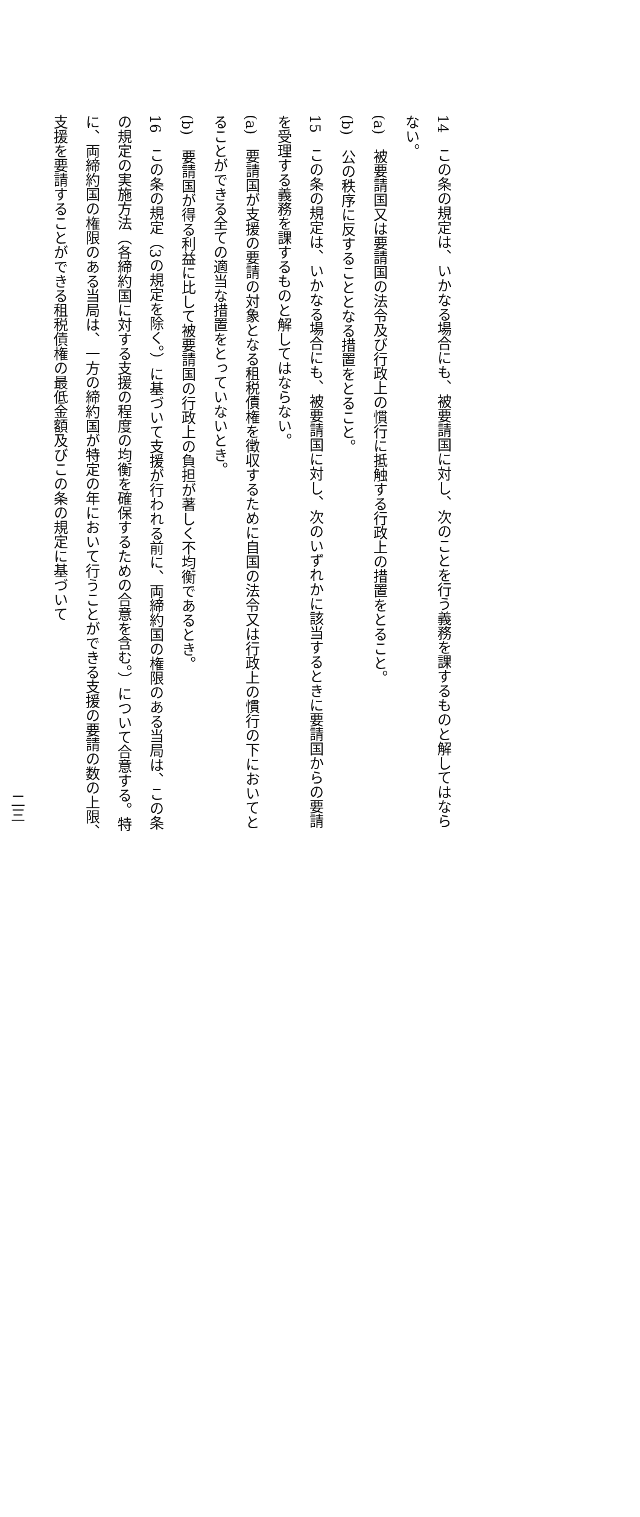14　この条の規定は、いかなる場合にも、被要請国に対し、次のことを行う義務を課するものと解してはならない。
(a)　被要請国又は要請国の法令及び行政上の慣行に抵触する行政上の措置をとること。
(b)　公の秩序に反することとなる措置をとること。
15　この条の規定は、いかなる場合にも、被要請国に対し、次のいずれかに該当するときに要請国からの要請を受理する義務を課するものと解してはならない。
(a)　要請国が支援の要請の対象となる租税債権を徴収するために自国の法令又は行政上の慣行の下においてとることができる全ての適当な措置をとっていないとき。
(b)　要請国が得る利益に比して被要請国の行政上の負担が著しく不均衡であるとき。
16　この条の規定（3の規定を除く。）に基づいて支援が行われる前に、両締約国の権限のある当局は、この条の規定の実施方法（各締約国に対する支援の程度の均衡を確保するための合意を含む。）について合意する。特に、両締約国の権限のある当局は、一方の締約国が特定の年において行うことができる支援の要請の数の上限、支援を要請することができる租税債権の最低金額及びこの条の規定に基づいて
二三